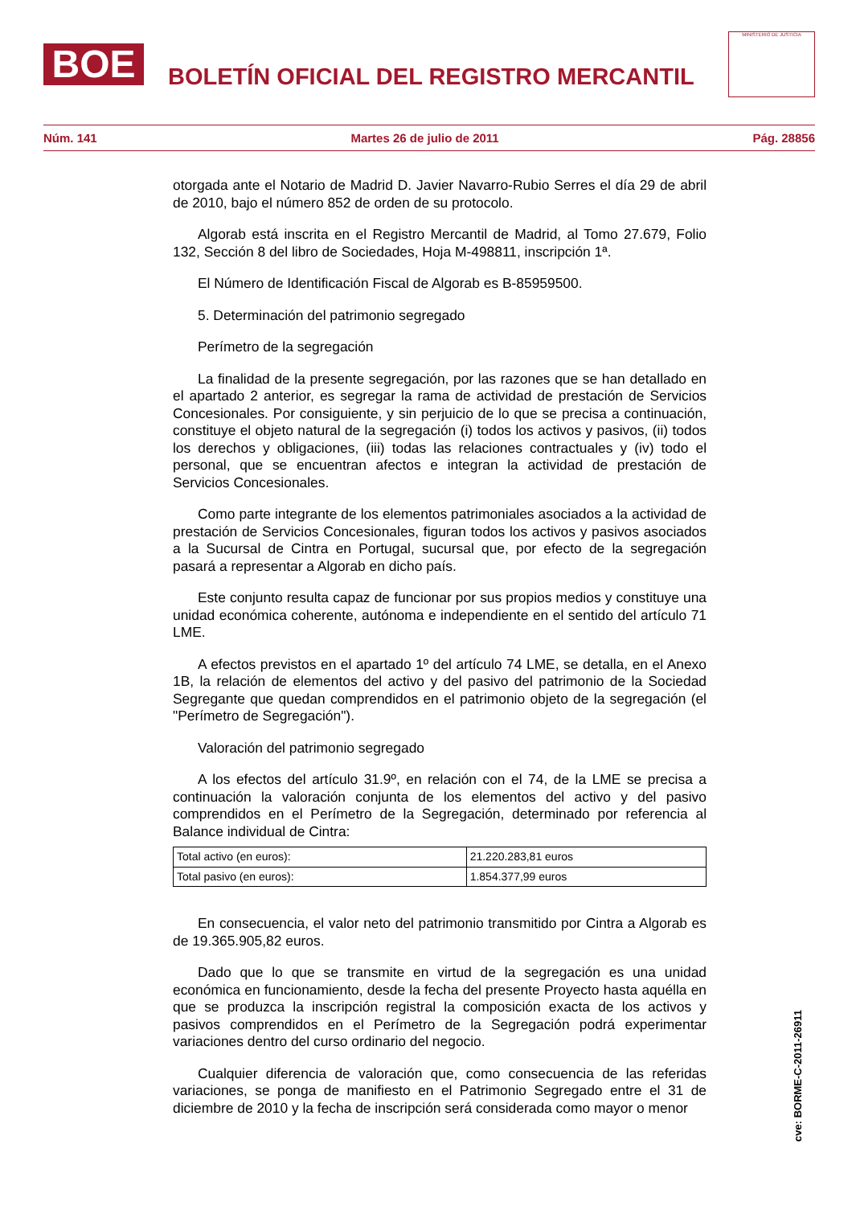BOE
BOLETÍN OFICIAL DEL REGISTRO MERCANTIL
MINISTERIO DE JUSTICIA
Núm. 141 Martes 26 de julio de 2011 Pág. 28856
otorgada ante el Notario de Madrid D. Javier Navarro-Rubio Serres el día 29 de abril de 2010, bajo el número 852 de orden de su protocolo.
Algorab está inscrita en el Registro Mercantil de Madrid, al Tomo 27.679, Folio 132, Sección 8 del libro de Sociedades, Hoja M-498811, inscripción 1ª.
El Número de Identificación Fiscal de Algorab es B-85959500.
5. Determinación del patrimonio segregado
Perímetro de la segregación
La finalidad de la presente segregación, por las razones que se han detallado en el apartado 2 anterior, es segregar la rama de actividad de prestación de Servicios Concesionales. Por consiguiente, y sin perjuicio de lo que se precisa a continuación, constituye el objeto natural de la segregación (i) todos los activos y pasivos, (ii) todos los derechos y obligaciones, (iii) todas las relaciones contractuales y (iv) todo el personal, que se encuentran afectos e integran la actividad de prestación de Servicios Concesionales.
Como parte integrante de los elementos patrimoniales asociados a la actividad de prestación de Servicios Concesionales, figuran todos los activos y pasivos asociados a la Sucursal de Cintra en Portugal, sucursal que, por efecto de la segregación pasará a representar a Algorab en dicho país.
Este conjunto resulta capaz de funcionar por sus propios medios y constituye una unidad económica coherente, autónoma e independiente en el sentido del artículo 71 LME.
A efectos previstos en el apartado 1º del artículo 74 LME, se detalla, en el Anexo 1B, la relación de elementos del activo y del pasivo del patrimonio de la Sociedad Segregante que quedan comprendidos en el patrimonio objeto de la segregación (el "Perímetro de Segregación").
Valoración del patrimonio segregado
A los efectos del artículo 31.9º, en relación con el 74, de la LME se precisa a continuación la valoración conjunta de los elementos del activo y del pasivo comprendidos en el Perímetro de la Segregación, determinado por referencia al Balance individual de Cintra:
| Total activo (en euros): | 21.220.283,81 euros |
| Total pasivo (en euros): | 1.854.377,99 euros |
En consecuencia, el valor neto del patrimonio transmitido por Cintra a Algorab es de 19.365.905,82 euros.
Dado que lo que se transmite en virtud de la segregación es una unidad económica en funcionamiento, desde la fecha del presente Proyecto hasta aquélla en que se produzca la inscripción registral la composición exacta de los activos y pasivos comprendidos en el Perímetro de la Segregación podrá experimentar variaciones dentro del curso ordinario del negocio.
Cualquier diferencia de valoración que, como consecuencia de las referidas variaciones, se ponga de manifiesto en el Patrimonio Segregado entre el 31 de diciembre de 2010 y la fecha de inscripción será considerada como mayor o menor
cve: BORME-C-2011-26911